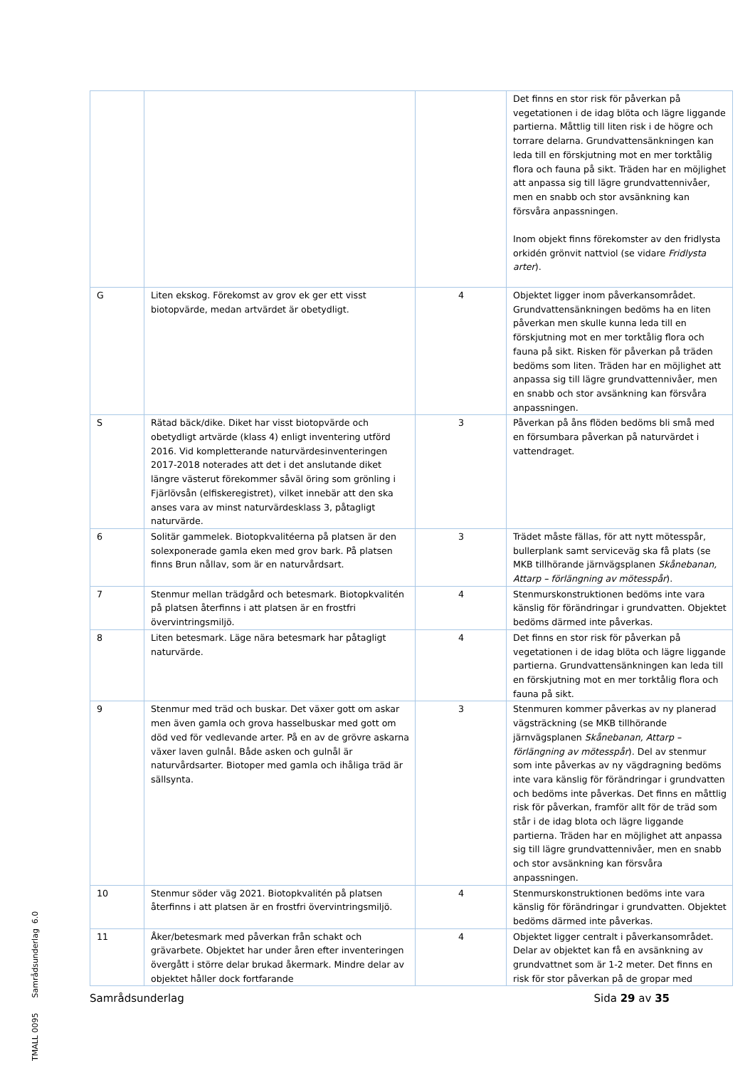| | | | Det finns en stor risk för påverkan på vegetationen i de idag blöta och lägre liggande partierna. Måttlig till liten risk i de högre och torrare delarna. Grundvattensänkningen kan leda till en förskjutning mot en mer torktålig flora och fauna på sikt. Träden har en möjlighet att anpassa sig till lägre grundvattennivåer, men en snabb och stor avsänkning kan försvåra anpassningen. Inom objekt finns förekomster av den fridlysta orkidén grönvit nattviol (se vidare Fridlysta arter ). |
| G | Liten ekskog. Förekomst av grov ek ger ett visst biotopvärde, medan artvärdet är obetydligt. | 4 | Objektet ligger inom påverkansområdet. Grundvattensänkningen bedöms ha en liten påverkan men skulle kunna leda till en förskjutning mot en mer torktålig flora och fauna på sikt. Risken för påverkan på träden bedöms som liten. Träden har en möjlighet att anpassa sig till lägre grundvattennivåer, men en snabb och stor avsänkning kan försvåra anpassningen. |
| S | Rätad bäck/dike. Diket har visst biotopvärde och obetydligt artvärde (klass 4) enligt inventering utförd 2016. Vid kompletterande naturvärdesinventeringen 2017-2018 noterades att det i det anslutande diket längre västerut förekommer såväl öring som grönling i Fjärlövsån (elfiskeregistret), vilket innebär att den ska anses vara av minst naturvärdesklass 3, påtagligt naturvärde. | 3 | Påverkan på åns flöden bedöms bli små med en försumbara påverkan på naturvärdet i vattendraget. |
| 6 | Solitär gammelek. Biotopkvalitéerna på platsen är den solexponerade gamla eken med grov bark. På platsen finns Brun nållav, som är en naturvårdsart. | 3 | Trädet måste fällas, för att nytt mötesspår, bullerplank samt serviceväg ska få plats (se MKB tillhörande järnvägsplanen Skånebanan, Attarp – förlängning av mötesspår ). |
| 7 | Stenmur mellan trädgård och betesmark. Biotopkvalitén på platsen återfinns i att platsen är en frostfri övervintringsmiljö. | 4 | Stenmurskonstruktionen bedöms inte vara känslig för förändringar i grundvatten. Objektet bedöms därmed inte påverkas. |
| 8 | Liten betesmark. Läge nära betesmark har påtagligt naturvärde. | 4 | Det finns en stor risk för påverkan på vegetationen i de idag blöta och lägre liggande partierna. Grundvattensänkningen kan leda till en förskjutning mot en mer torktålig flora och fauna på sikt. |
| 9 | Stenmur med träd och buskar. Det växer gott om askar men även gamla och grova hasselbuskar med gott om död ved för vedlevande arter. På en av de grövre askarna växer laven gulnål. Både asken och gulnål är naturvårdsarter. Biotoper med gamla och ihåliga träd är sällsynta. | 3 | Stenmuren kommer påverkas av ny planerad vägsträckning (se MKB tillhörande järnvägsplanen Skånebanan, Attarp – förlängning av mötesspår ). Del av stenmur som inte påverkas av ny vägdragning bedöms inte vara känslig för förändringar i grundvatten och bedöms inte påverkas. Det finns en måttlig risk för påverkan, framför allt för de träd som står i de idag blota och lägre liggande partierna. Träden har en möjlighet att anpassa sig till lägre grundvattennivåer, men en snabb och stor avsänkning kan försvåra anpassningen. |
| 10 | Stenmur söder väg 2021. Biotopkvalitén på platsen återfinns i att platsen är en frostfri övervintringsmiljö. | 4 | Stenmurskonstruktionen bedöms inte vara känslig för förändringar i grundvatten. Objektet bedöms därmed inte påverkas. |
| 11 | Åker/betesmark med påverkan från schakt och grävarbete. Objektet har under åren efter inventeringen övergått i större delar brukad åkermark. Mindre delar av objektet håller dock fortfarande | 4 | Objektet ligger centralt i påverkansområdet. Delar av objektet kan få en avsänkning av grundvattnet som är 1-2 meter. Det finns en risk för stor påverkan på de gropar med |
TMALL 0095 Samrådsunderlag 6.0
Samrådsunderlag Sida 29 av 35